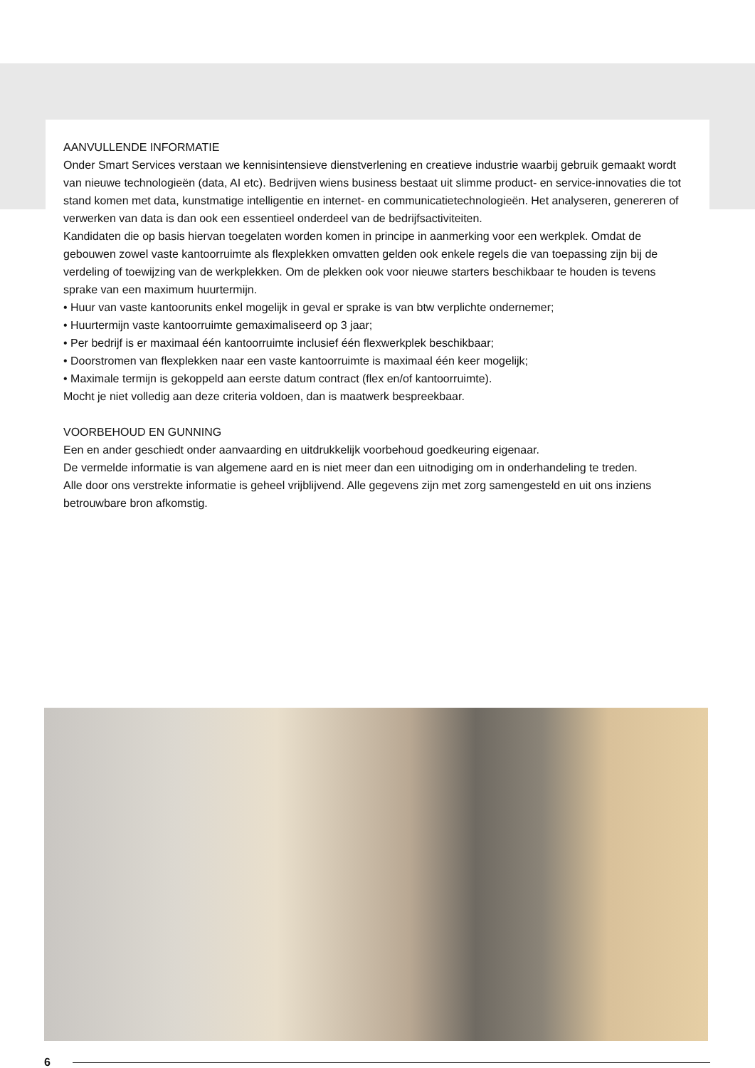AANVULLENDE INFORMATIE
Onder Smart Services verstaan we kennisintensieve dienstverlening en creatieve industrie waarbij gebruik gemaakt wordt van nieuwe technologieën (data, AI etc). Bedrijven wiens business bestaat uit slimme product- en service-innovaties die tot stand komen met data, kunstmatige intelligentie en internet- en communicatietechnologieën. Het analyseren, genereren of verwerken van data is dan ook een essentieel onderdeel van de bedrijfsactiviteiten.
Kandidaten die op basis hiervan toegelaten worden komen in principe in aanmerking voor een werkplek. Omdat de gebouwen zowel vaste kantoorruimte als flexplekken omvatten gelden ook enkele regels die van toepassing zijn bij de verdeling of toewijzing van de werkplekken. Om de plekken ook voor nieuwe starters beschikbaar te houden is tevens sprake van een maximum huurtermijn.
• Huur van vaste kantoorunits enkel mogelijk in geval er sprake is van btw verplichte ondernemer;
• Huurtermijn vaste kantoorruimte gemaximaliseerd op 3 jaar;
• Per bedrijf is er maximaal één kantoorruimte inclusief één flexwerkplek beschikbaar;
• Doorstromen van flexplekken naar een vaste kantoorruimte is maximaal één keer mogelijk;
• Maximale termijn is gekoppeld aan eerste datum contract (flex en/of kantoorruimte).
Mocht je niet volledig aan deze criteria voldoen, dan is maatwerk bespreekbaar.
VOORBEHOUD EN GUNNING
Een en ander geschiedt onder aanvaarding en uitdrukkelijk voorbehoud goedkeuring eigenaar.
De vermelde informatie is van algemene aard en is niet meer dan een uitnodiging om in onderhandeling te treden.
Alle door ons verstrekte informatie is geheel vrijblijvend. Alle gegevens zijn met zorg samengesteld en uit ons inziens betrouwbare bron afkomstig.
6